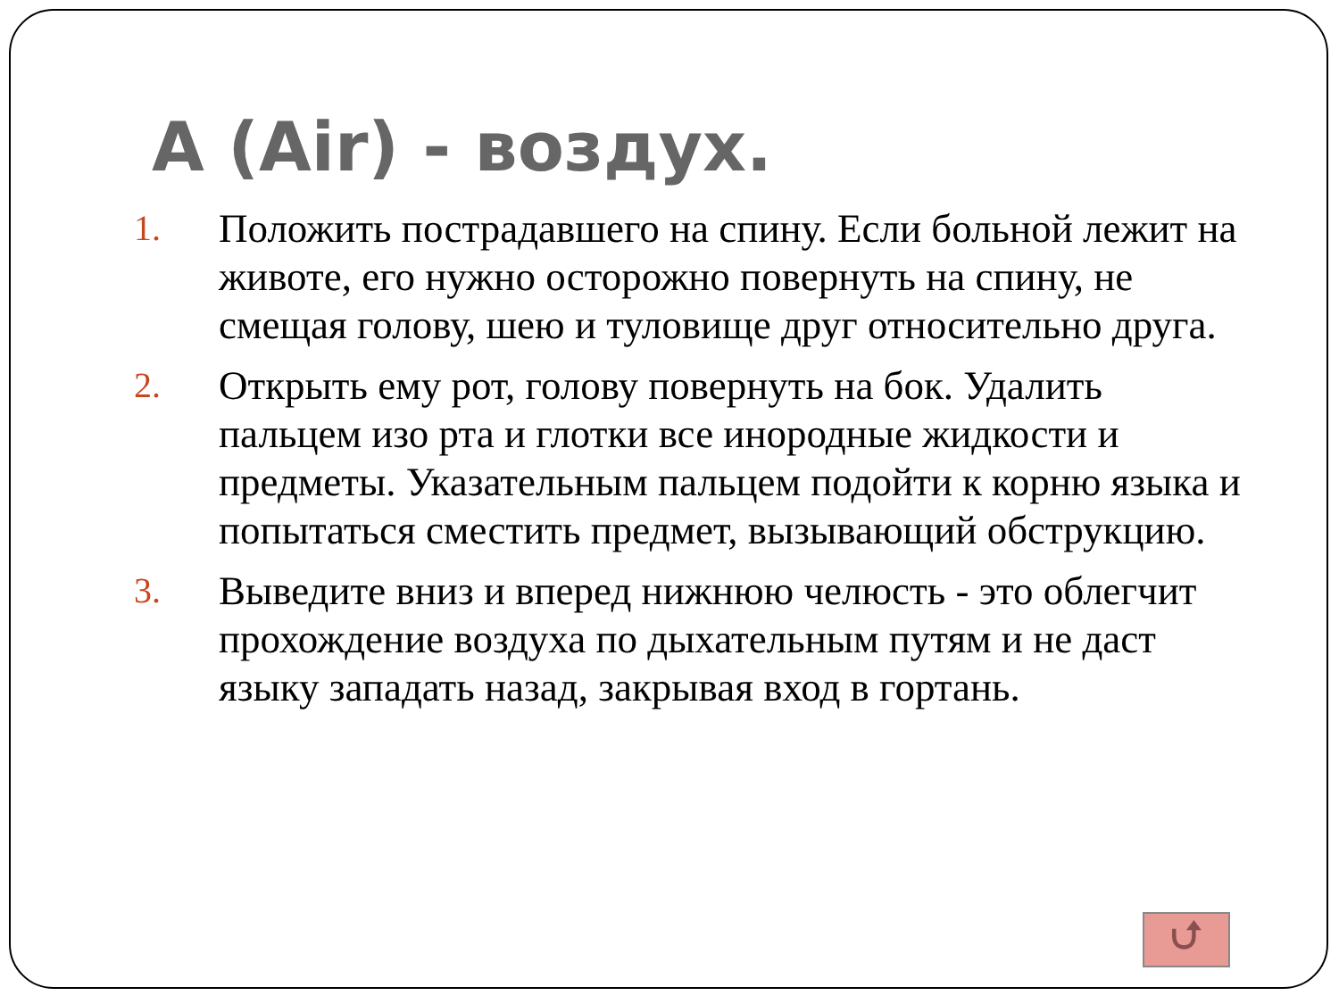A (Air) - воздух.
1. Положить пострадавшего на спину. Если больной лежит на животе, его нужно осторожно повернуть на спину, не смещая голову, шею и туловище друг относительно друга.
2. Открыть ему рот, голову повернуть на бок. Удалить пальцем изо рта и глотки все инородные жидкости и предметы. Указательным пальцем подойти к корню языка и попытаться сместить предмет, вызывающий обструкцию.
3. Выведите вниз и вперед нижнюю челюсть - это облегчит прохождение воздуха по дыхательным путям и не даст языку западать назад, закрывая вход в гортань.
⮍